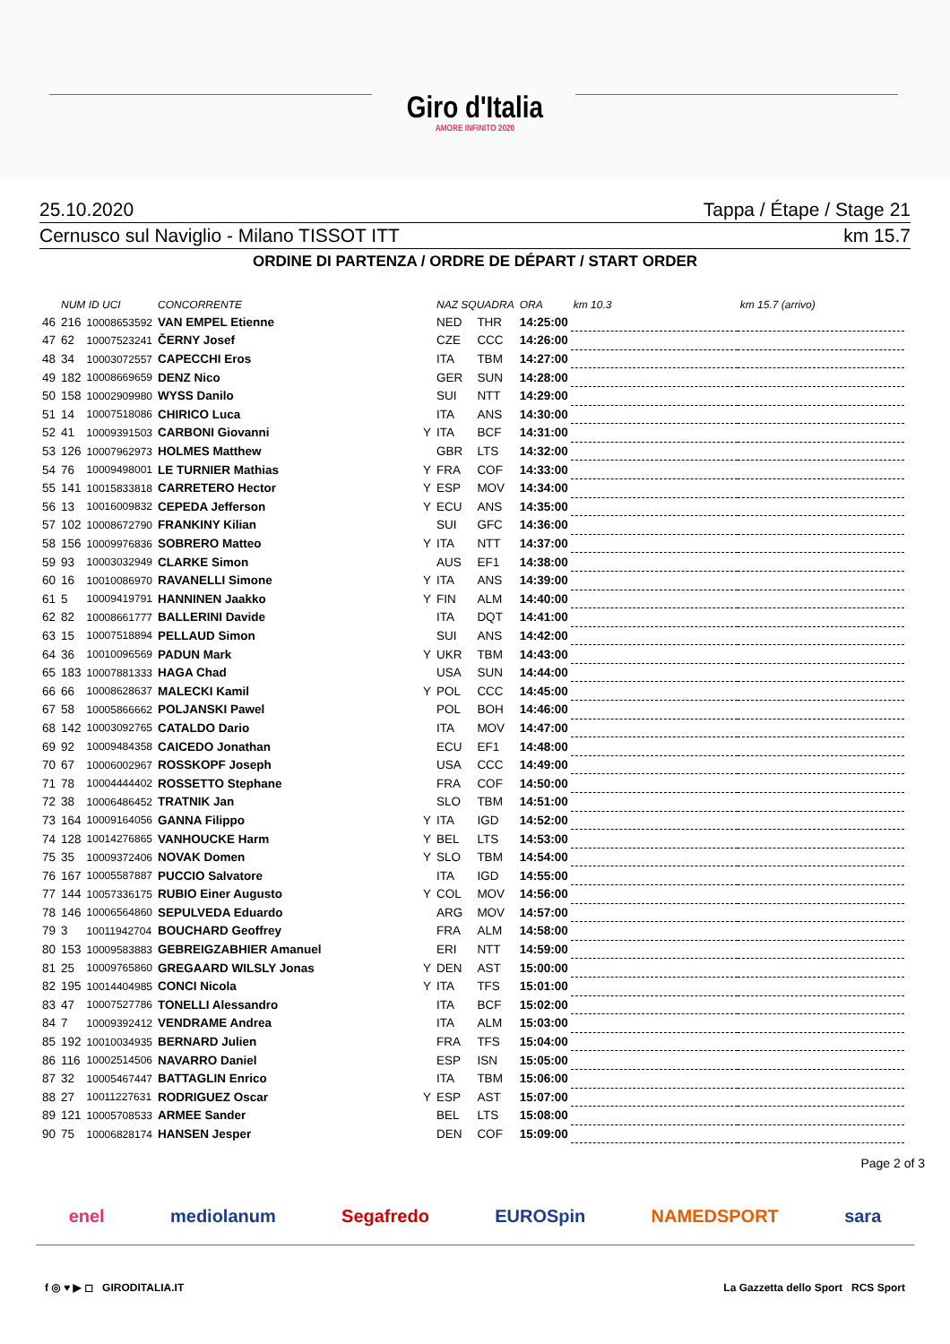Giro d'Italia
AMORE INFINITO 2020
25.10.2020 Tappa / Étape / Stage 21
Cernusco sul Naviglio - Milano TISSOT ITT km 15.7
ORDINE DI PARTENZA / ORDRE DE DÉPART / START ORDER
| | NUM ID UCI | | CONCORRENTE | | NAZ SQUADRA | | ORA | km 10.3 | km 15.7 (arrivo) |
| --- | --- | --- | --- | --- | --- | --- | --- | --- | --- |
| 46 | 216 | 10008653592 | VAN EMPEL Etienne | | NED | THR | 14:25:00 | | |
| 47 | 62 | 10007523241 | ČERNY Josef | | CZE | CCC | 14:26:00 | | |
| 48 | 34 | 10003072557 | CAPECCHI Eros | | ITA | TBM | 14:27:00 | | |
| 49 | 182 | 10008669659 | DENZ Nico | | GER | SUN | 14:28:00 | | |
| 50 | 158 | 10002909980 | WYSS Danilo | | SUI | NTT | 14:29:00 | | |
| 51 | 14 | 10007518086 | CHIRICO Luca | | ITA | ANS | 14:30:00 | | |
| 52 | 41 | 10009391503 | CARBONI Giovanni | Y | ITA | BCF | 14:31:00 | | |
| 53 | 126 | 10007962973 | HOLMES Matthew | | GBR | LTS | 14:32:00 | | |
| 54 | 76 | 10009498001 | LE TURNIER Mathias | Y | FRA | COF | 14:33:00 | | |
| 55 | 141 | 10015833818 | CARRETERO Hector | Y | ESP | MOV | 14:34:00 | | |
| 56 | 13 | 10016009832 | CEPEDA Jefferson | Y | ECU | ANS | 14:35:00 | | |
| 57 | 102 | 10008672790 | FRANKINY Kilian | | SUI | GFC | 14:36:00 | | |
| 58 | 156 | 10009976836 | SOBRERO Matteo | Y | ITA | NTT | 14:37:00 | | |
| 59 | 93 | 10003032949 | CLARKE Simon | | AUS | EF1 | 14:38:00 | | |
| 60 | 16 | 10010086970 | RAVANELLI Simone | Y | ITA | ANS | 14:39:00 | | |
| 61 | 5 | 10009419791 | HANNINEN Jaakko | Y | FIN | ALM | 14:40:00 | | |
| 62 | 82 | 10008661777 | BALLERINI Davide | | ITA | DQT | 14:41:00 | | |
| 63 | 15 | 10007518894 | PELLAUD Simon | | SUI | ANS | 14:42:00 | | |
| 64 | 36 | 10010096569 | PADUN Mark | Y | UKR | TBM | 14:43:00 | | |
| 65 | 183 | 10007881333 | HAGA Chad | | USA | SUN | 14:44:00 | | |
| 66 | 66 | 10008628637 | MALECKI Kamil | Y | POL | CCC | 14:45:00 | | |
| 67 | 58 | 10005866662 | POLJANSKI Pawel | | POL | BOH | 14:46:00 | | |
| 68 | 142 | 10003092765 | CATALDO Dario | | ITA | MOV | 14:47:00 | | |
| 69 | 92 | 10009484358 | CAICEDO Jonathan | | ECU | EF1 | 14:48:00 | | |
| 70 | 67 | 10006002967 | ROSSKOPF Joseph | | USA | CCC | 14:49:00 | | |
| 71 | 78 | 10004444402 | ROSSETTO Stephane | | FRA | COF | 14:50:00 | | |
| 72 | 38 | 10006486452 | TRATNIK Jan | | SLO | TBM | 14:51:00 | | |
| 73 | 164 | 10009164056 | GANNA Filippo | Y | ITA | IGD | 14:52:00 | | |
| 74 | 128 | 10014276865 | VANHOUCKE Harm | Y | BEL | LTS | 14:53:00 | | |
| 75 | 35 | 10009372406 | NOVAK Domen | Y | SLO | TBM | 14:54:00 | | |
| 76 | 167 | 10005587887 | PUCCIO Salvatore | | ITA | IGD | 14:55:00 | | |
| 77 | 144 | 10057336175 | RUBIO Einer Augusto | Y | COL | MOV | 14:56:00 | | |
| 78 | 146 | 10006564860 | SEPULVEDA Eduardo | | ARG | MOV | 14:57:00 | | |
| 79 | 3 | 10011942704 | BOUCHARD Geoffrey | | FRA | ALM | 14:58:00 | | |
| 80 | 153 | 10009583883 | GEBREIGZABHIER Amanuel | | ERI | NTT | 14:59:00 | | |
| 81 | 25 | 10009765860 | GREGAARD WILSLY Jonas | Y | DEN | AST | 15:00:00 | | |
| 82 | 195 | 10014404985 | CONCI Nicola | Y | ITA | TFS | 15:01:00 | | |
| 83 | 47 | 10007527786 | TONELLI Alessandro | | ITA | BCF | 15:02:00 | | |
| 84 | 7 | 10009392412 | VENDRAME Andrea | | ITA | ALM | 15:03:00 | | |
| 85 | 192 | 10010034935 | BERNARD Julien | | FRA | TFS | 15:04:00 | | |
| 86 | 116 | 10002514506 | NAVARRO Daniel | | ESP | ISN | 15:05:00 | | |
| 87 | 32 | 10005467447 | BATTAGLIN Enrico | | ITA | TBM | 15:06:00 | | |
| 88 | 27 | 10011227631 | RODRIGUEZ Oscar | Y | ESP | AST | 15:07:00 | | |
| 89 | 121 | 10005708533 | ARMEE Sander | | BEL | LTS | 15:08:00 | | |
| 90 | 75 | 10006828174 | HANSEN Jesper | | DEN | COF | 15:09:00 | | |
Page 2 of 3
enel mediolanum Segafredo EUROSpin NAMEDSPORT sara
f ◎ ♥ ▶ ◻ GIRODITALIA.IT La Gazzetta dello Sport RCS Sport